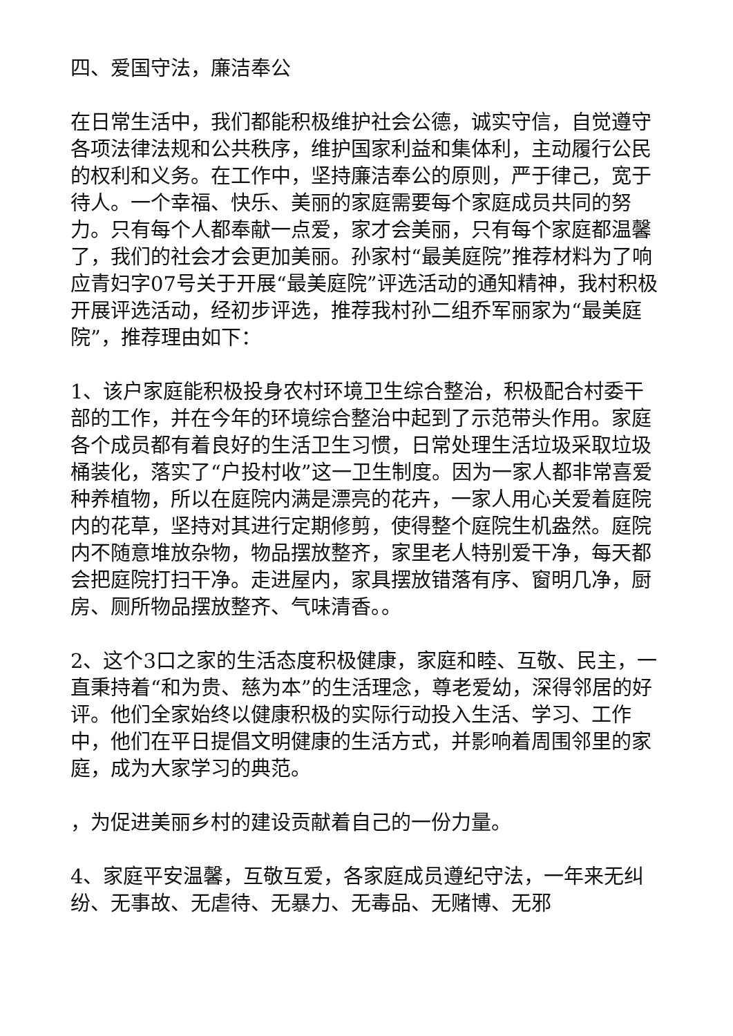四、爱国守法，廉洁奉公
在日常生活中，我们都能积极维护社会公德，诚实守信，自觉遵守各项法律法规和公共秩序，维护国家利益和集体利，主动履行公民的权利和义务。在工作中，坚持廉洁奉公的原则，严于律己，宽于待人。一个幸福、快乐、美丽的家庭需要每个家庭成员共同的努力。只有每个人都奉献一点爱，家才会美丽，只有每个家庭都温馨了，我们的社会才会更加美丽。孙家村“最美庭院”推荐材料为了响应青妇字07号关于开展“最美庭院”评选活动的通知精神，我村积极开展评选活动，经初步评选，推荐我村孙二组乔军丽家为“最美庭院”，推荐理由如下：
1、该户家庭能积极投身农村环境卫生综合整治，积极配合村委干部的工作，并在今年的环境综合整治中起到了示范带头作用。家庭各个成员都有着良好的生活卫生习惯，日常处理生活垃圾采取垃圾桶装化，落实了“户投村收”这一卫生制度。因为一家人都非常喜爱种养植物，所以在庭院内满是漂亮的花卉，一家人用心关爱着庭院内的花草，坚持对其进行定期修剪，使得整个庭院生机盎然。庭院内不随意堆放杂物，物品摆放整齐，家里老人特别爱干净，每天都会把庭院打扫干净。走进屋内，家具摆放错落有序、窗明几净，厨房、厕所物品摆放整齐、气味清香。。
2、这个3口之家的生活态度积极健康，家庭和睦、互敬、民主，一直秉持着“和为贵、慈为本”的生活理念，尊老爱幼，深得邻居的好评。他们全家始终以健康积极的实际行动投入生活、学习、工作中，他们在平日提倡文明健康的生活方式，并影响着周围邻里的家庭，成为大家学习的典范。
，为促进美丽乡村的建设贡献着自己的一份力量。
4、家庭平安温馨，互敬互爱，各家庭成员遵纪守法，一年来无纠纷、无事故、无虐待、无暴力、无毒品、无赌博、无邪